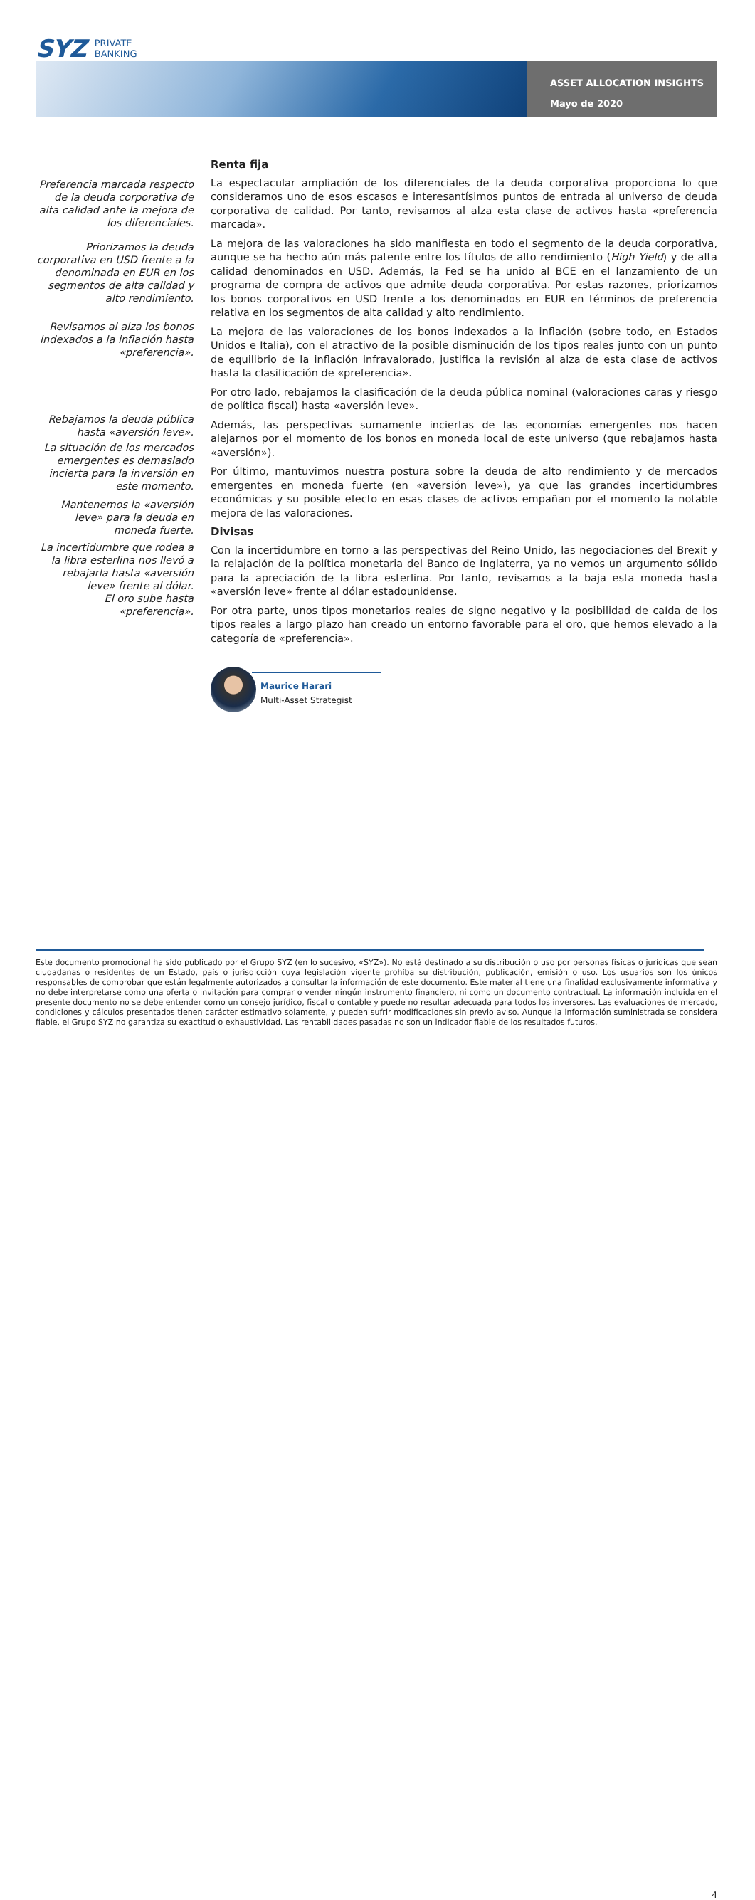SYZ PRIVATE
BANKING
ASSET ALLOCATION INSIGHTS
Mayo de 2020
Preferencia marcada respecto de la deuda corporativa de alta calidad ante la mejora de los diferenciales.
Priorizamos la deuda corporativa en USD frente a la denominada en EUR en los segmentos de alta calidad y alto rendimiento.
Revisamos al alza los bonos indexados a la inflación hasta «preferencia».
Rebajamos la deuda pública hasta «aversión leve».
La situación de los mercados emergentes es demasiado incierta para la inversión en este momento.
Mantenemos la «aversión leve» para la deuda en moneda fuerte.
La incertidumbre que rodea a la libra esterlina nos llevó a rebajarla hasta «aversión leve» frente al dólar.
El oro sube hasta «preferencia».
Renta fija
La espectacular ampliación de los diferenciales de la deuda corporativa proporciona lo que consideramos uno de esos escasos e interesantísimos puntos de entrada al universo de deuda corporativa de calidad. Por tanto, revisamos al alza esta clase de activos hasta «preferencia marcada».
La mejora de las valoraciones ha sido manifiesta en todo el segmento de la deuda corporativa, aunque se ha hecho aún más patente entre los títulos de alto rendimiento (High Yield) y de alta calidad denominados en USD. Además, la Fed se ha unido al BCE en el lanzamiento de un programa de compra de activos que admite deuda corporativa. Por estas razones, priorizamos los bonos corporativos en USD frente a los denominados en EUR en términos de preferencia relativa en los segmentos de alta calidad y alto rendimiento.
La mejora de las valoraciones de los bonos indexados a la inflación (sobre todo, en Estados Unidos e Italia), con el atractivo de la posible disminución de los tipos reales junto con un punto de equilibrio de la inflación infravalorado, justifica la revisión al alza de esta clase de activos hasta la clasificación de «preferencia».
Por otro lado, rebajamos la clasificación de la deuda pública nominal (valoraciones caras y riesgo de política fiscal) hasta «aversión leve».
Además, las perspectivas sumamente inciertas de las economías emergentes nos hacen alejarnos por el momento de los bonos en moneda local de este universo (que rebajamos hasta «aversión»).
Por último, mantuvimos nuestra postura sobre la deuda de alto rendimiento y de mercados emergentes en moneda fuerte (en «aversión leve»), ya que las grandes incertidumbres económicas y su posible efecto en esas clases de activos empañan por el momento la notable mejora de las valoraciones.
Divisas
Con la incertidumbre en torno a las perspectivas del Reino Unido, las negociaciones del Brexit y la relajación de la política monetaria del Banco de Inglaterra, ya no vemos un argumento sólido para la apreciación de la libra esterlina. Por tanto, revisamos a la baja esta moneda hasta «aversión leve» frente al dólar estadounidense.
Por otra parte, unos tipos monetarios reales de signo negativo y la posibilidad de caída de los tipos reales a largo plazo han creado un entorno favorable para el oro, que hemos elevado a la categoría de «preferencia».
Maurice Harari
Multi-Asset Strategist
4
Este documento promocional ha sido publicado por el Grupo SYZ (en lo sucesivo, «SYZ»). No está destinado a su distribución o uso por personas físicas o jurídicas que sean ciudadanas o residentes de un Estado, país o jurisdicción cuya legislación vigente prohíba su distribución, publicación, emisión o uso. Los usuarios son los únicos responsables de comprobar que están legalmente autorizados a consultar la información de este documento. Este material tiene una finalidad exclusivamente informativa y no debe interpretarse como una oferta o invitación para comprar o vender ningún instrumento financiero, ni como un documento contractual. La información incluida en el presente documento no se debe entender como un consejo jurídico, fiscal o contable y puede no resultar adecuada para todos los inversores. Las evaluaciones de mercado, condiciones y cálculos presentados tienen carácter estimativo solamente, y pueden sufrir modificaciones sin previo aviso. Aunque la información suministrada se considera fiable, el Grupo SYZ no garantiza su exactitud o exhaustividad. Las rentabilidades pasadas no son un indicador fiable de los resultados futuros.